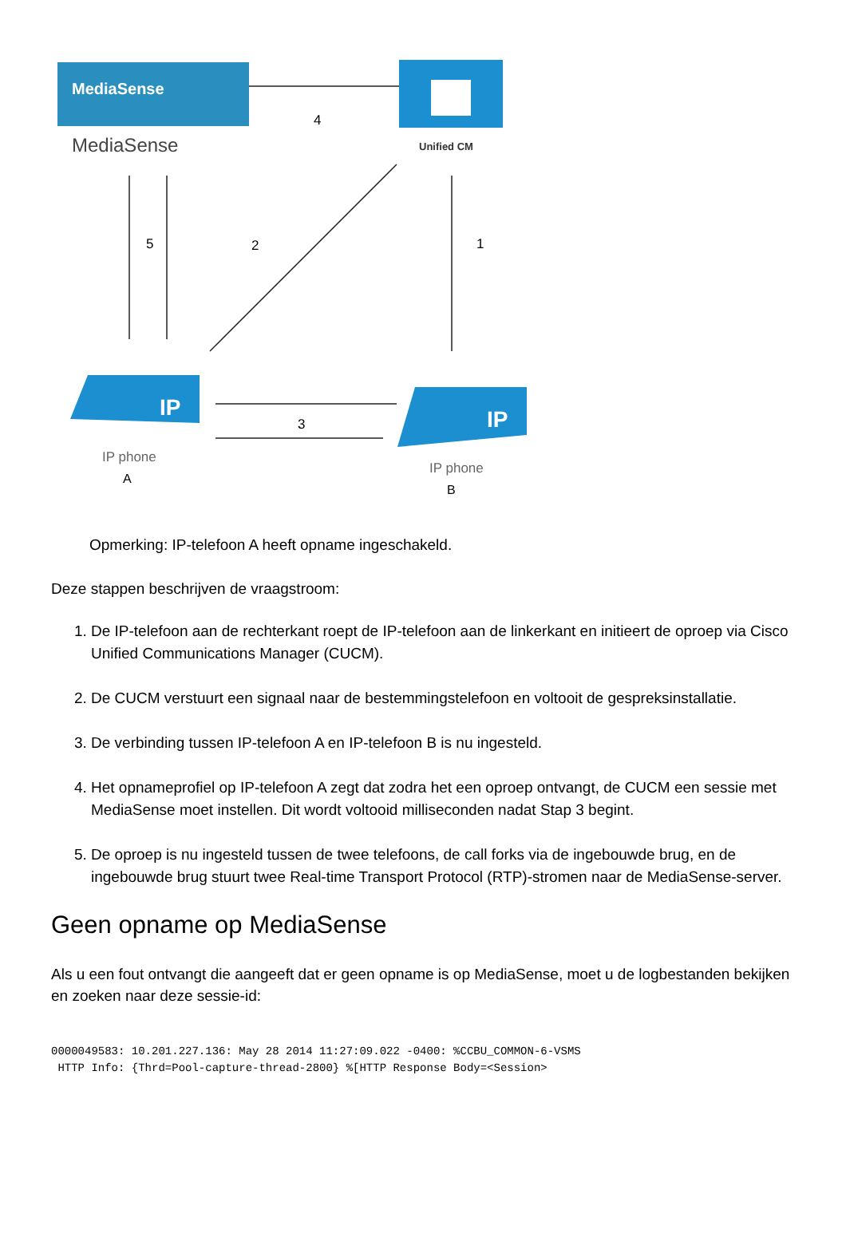MediaSense
MediaSense
Unified CM
4
5
2
1
3
IP
IP phone
A
IP
IP phone
B
Opmerking: IP-telefoon A heeft opname ingeschakeld.
Deze stappen beschrijven de vraagstroom:
1. De IP-telefoon aan de rechterkant roept de IP-telefoon aan de linkerkant en initieert de oproep via Cisco Unified Communications Manager (CUCM).
2. De CUCM verstuurt een signaal naar de bestemmingstelefoon en voltooit de gespreksinstallatie.
3. De verbinding tussen IP-telefoon A en IP-telefoon B is nu ingesteld.
4. Het opnameprofiel op IP-telefoon A zegt dat zodra het een oproep ontvangt, de CUCM een sessie met MediaSense moet instellen. Dit wordt voltooid milliseconden nadat Stap 3 begint.
5. De oproep is nu ingesteld tussen de twee telefoons, de call forks via de ingebouwde brug, en de ingebouwde brug stuurt twee Real-time Transport Protocol (RTP)-stromen naar de MediaSense-server.
Geen opname op MediaSense
Als u een fout ontvangt die aangeeft dat er geen opname is op MediaSense, moet u de logbestanden bekijken en zoeken naar deze sessie-id:
0000049583: 10.201.227.136: May 28 2014 11:27:09.022 -0400: %CCBU_COMMON-6-VSMS
 HTTP Info: {Thrd=Pool-capture-thread-2800} %[HTTP Response Body=<Session>